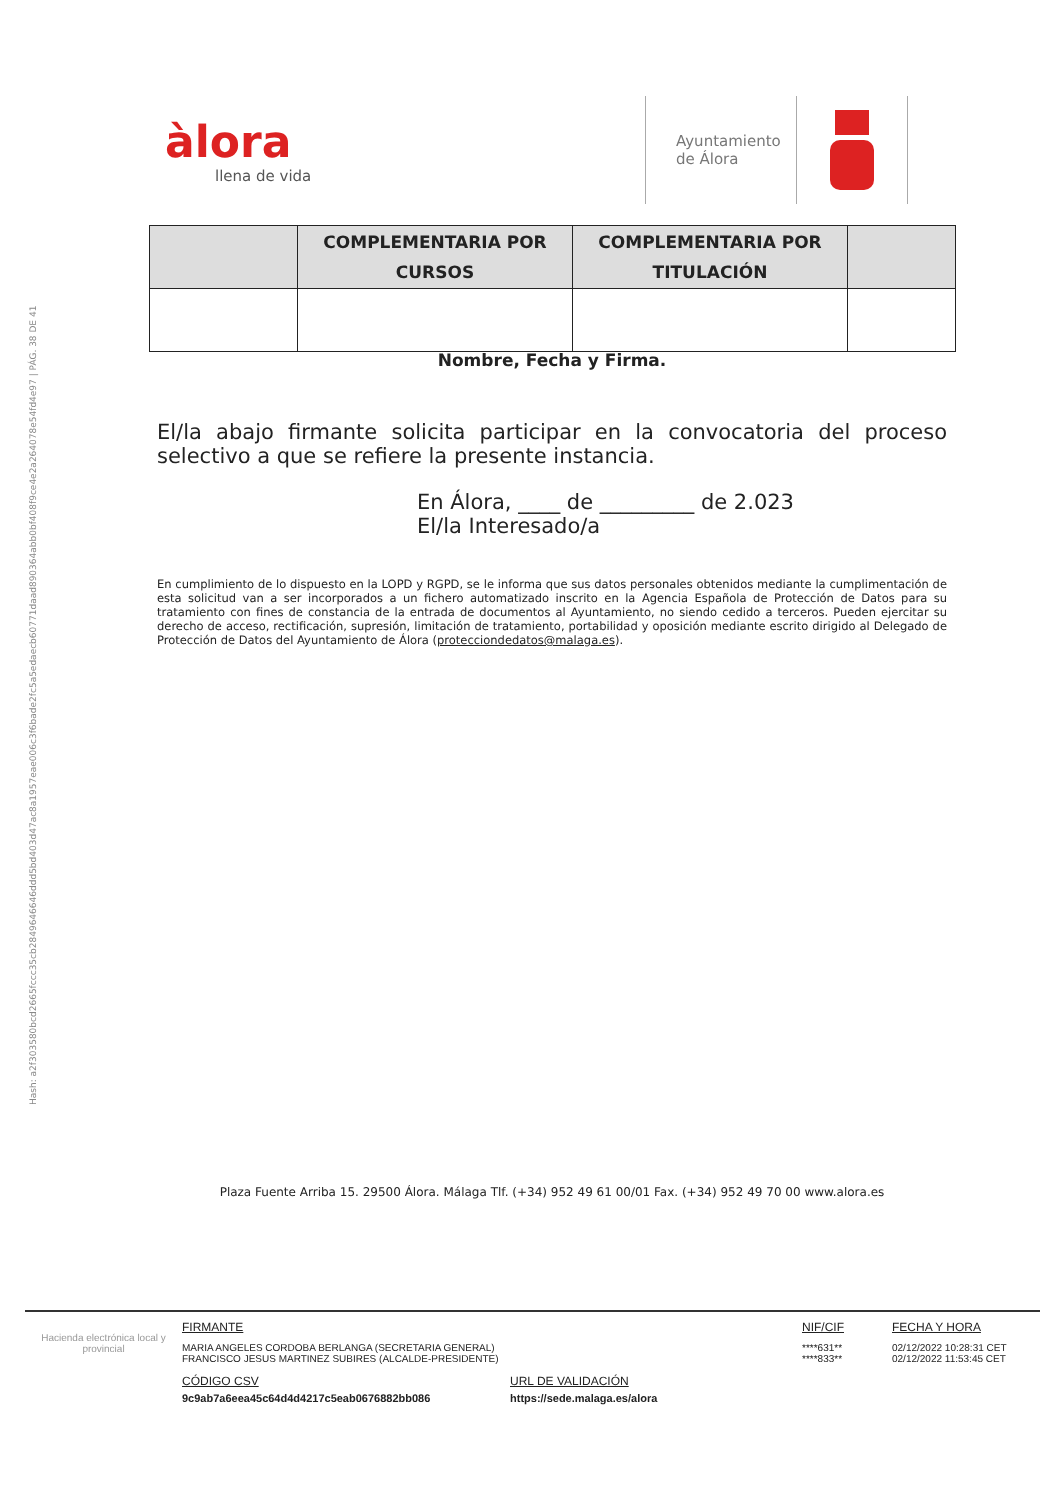Hash: a2f303580bcd2665fccc35cb2849646646ddd5bd403d47ac8a1957eae006c3f6bade2fc5a5edaecb60771daad890364abb0bf408f9ce4e2a264078e54fd4e97 | PÁG. 38 DE 41
àlora
llena de vida
Ayuntamiento de Álora
| | COMPLEMENTARIA POR CURSOS | COMPLEMENTARIA POR TITULACIÓN | |
| --- | --- | --- | --- |
Nombre, Fecha y Firma.
El/la abajo firmante solicita participar en la convocatoria del proceso selectivo a que se refiere la presente instancia.
En Álora, ____ de _________ de 2.023
El/la Interesado/a
En cumplimiento de lo dispuesto en la LOPD y RGPD, se le informa que sus datos personales obtenidos mediante la cumplimentación de esta solicitud van a ser incorporados a un fichero automatizado inscrito en la Agencia Española de Protección de Datos para su tratamiento con fines de constancia de la entrada de documentos al Ayuntamiento, no siendo cedido a terceros. Pueden ejercitar su derecho de acceso, rectificación, supresión, limitación de tratamiento, portabilidad y oposición mediante escrito dirigido al Delegado de Protección de Datos del Ayuntamiento de Álora (protecciondedatos@malaga.es).
Plaza Fuente Arriba 15. 29500 Álora. Málaga Tlf. (+34) 952 49 61 00/01 Fax. (+34) 952 49 70 00 www.alora.es
Hacienda electrónica local y provincial
FIRMANTE
MARIA ANGELES CORDOBA BERLANGA (SECRETARIA GENERAL)
FRANCISCO JESUS MARTINEZ SUBIRES (ALCALDE-PRESIDENTE)
NIF/CIF
****631**
****833**
FECHA Y HORA
02/12/2022 10:28:31 CET
02/12/2022 11:53:45 CET
CÓDIGO CSV
9c9ab7a6eea45c64d4d4217c5eab0676882bb086
URL DE VALIDACIÓN
https://sede.malaga.es/alora